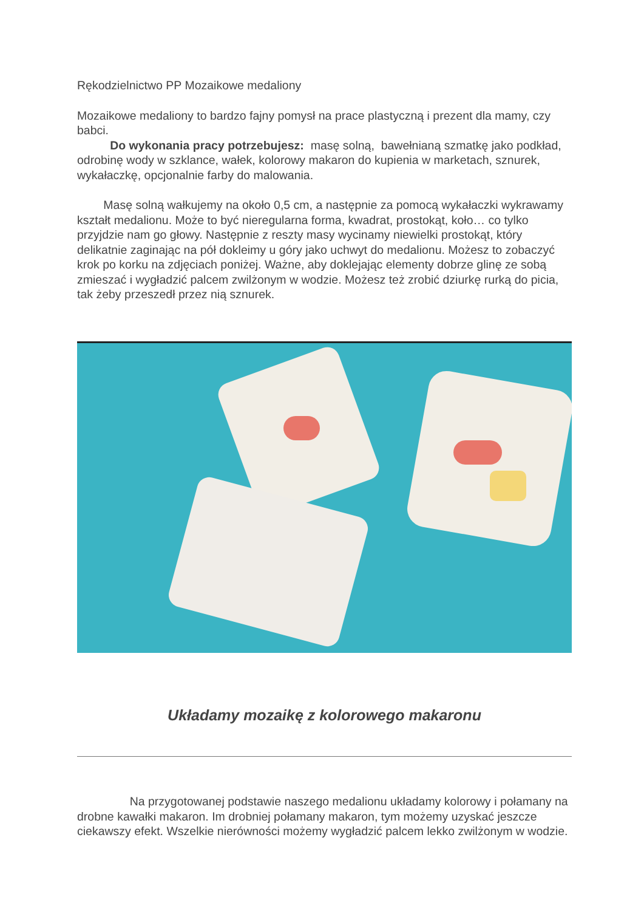Rękodzielnictwo PP Mozaikowe medaliony
Mozaikowe medaliony to bardzo fajny pomysł na prace plastyczną i prezent dla mamy, czy babci.
Do wykonania pracy potrzebujesz: masę solną, bawełnianą szmatkę jako podkład, odrobinę wody w szklance, wałek, kolorowy makaron do kupienia w marketach, sznurek, wykałaczkę, opcjonalnie farby do malowania.
Masę solną wałkujemy na około 0,5 cm, a następnie za pomocą wykałaczki wykrawamy kształt medalionu. Może to być nieregularna forma, kwadrat, prostokąt, koło… co tylko przyjdzie nam go głowy. Następnie z reszty masy wycinamy niewielki prostokąt, który delikatnie zaginając na pół dokleimy u góry jako uchwyt do medalionu. Możesz to zobaczyć krok po korku na zdjęciach poniżej. Ważne, aby doklejając elementy dobrze glinę ze sobą zmieszać i wygładzić palcem zwilżonym w wodzie. Możesz też zrobić dziurkę rurką do picia, tak żeby przeszedł przez nią sznurek.
Układamy mozaikę z kolorowego makaronu
Na przygotowanej podstawie naszego medalionu układamy kolorowy i połamany na drobne kawałki makaron. Im drobniej połamany makaron, tym możemy uzyskać jeszcze ciekawszy efekt. Wszelkie nierówności możemy wygładzić palcem lekko zwilżonym w wodzie.